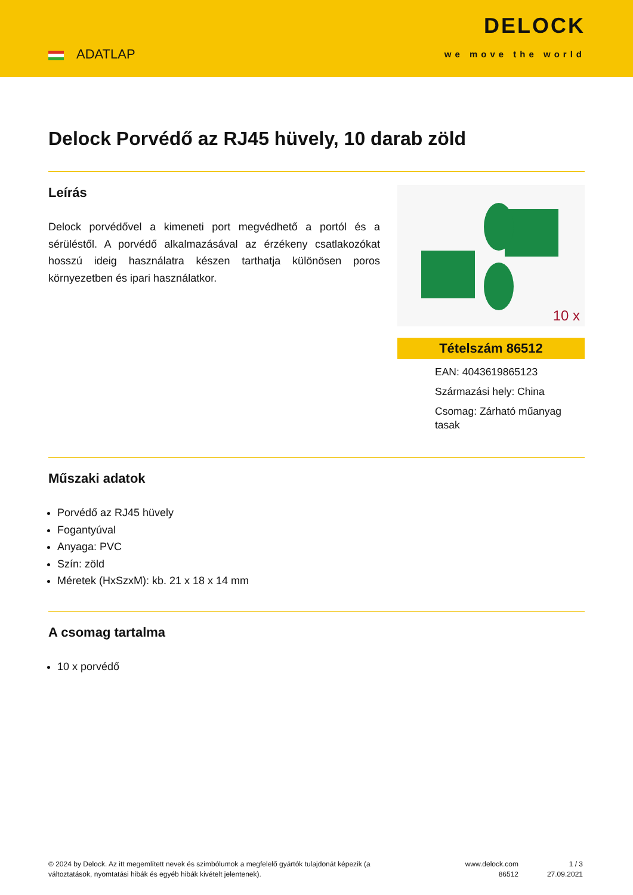ADATLAP
DELOCK
we move the world
Delock Porvédő az RJ45 hüvely, 10 darab zöld
Leírás
Delock porvédővel a kimeneti port megvédhető a portól és a sérüléstől. A porvédő alkalmazásával az érzékeny csatlakozókat hosszú ideig használatra készen tarthatja különösen poros környezetben és ipari használatkor.
10 x
Tételszám 86512
EAN: 4043619865123
Származási hely: China
Csomag: Zárható műanyag tasak
Műszaki adatok
Porvédő az RJ45 hüvely
Fogantyúval
Anyaga: PVC
Szín: zöld
Méretek (HxSzxM): kb. 21 x 18 x 14 mm
A csomag tartalma
10 x porvédő
© 2024 by Delock. Az itt megemlített nevek és szimbólumok a megfelelő gyártók tulajdonát képezik (a változtatások, nyomtatási hibák és egyéb hibák kivételt jelentenek).
www.delock.com
86512
1 / 3
27.09.2021